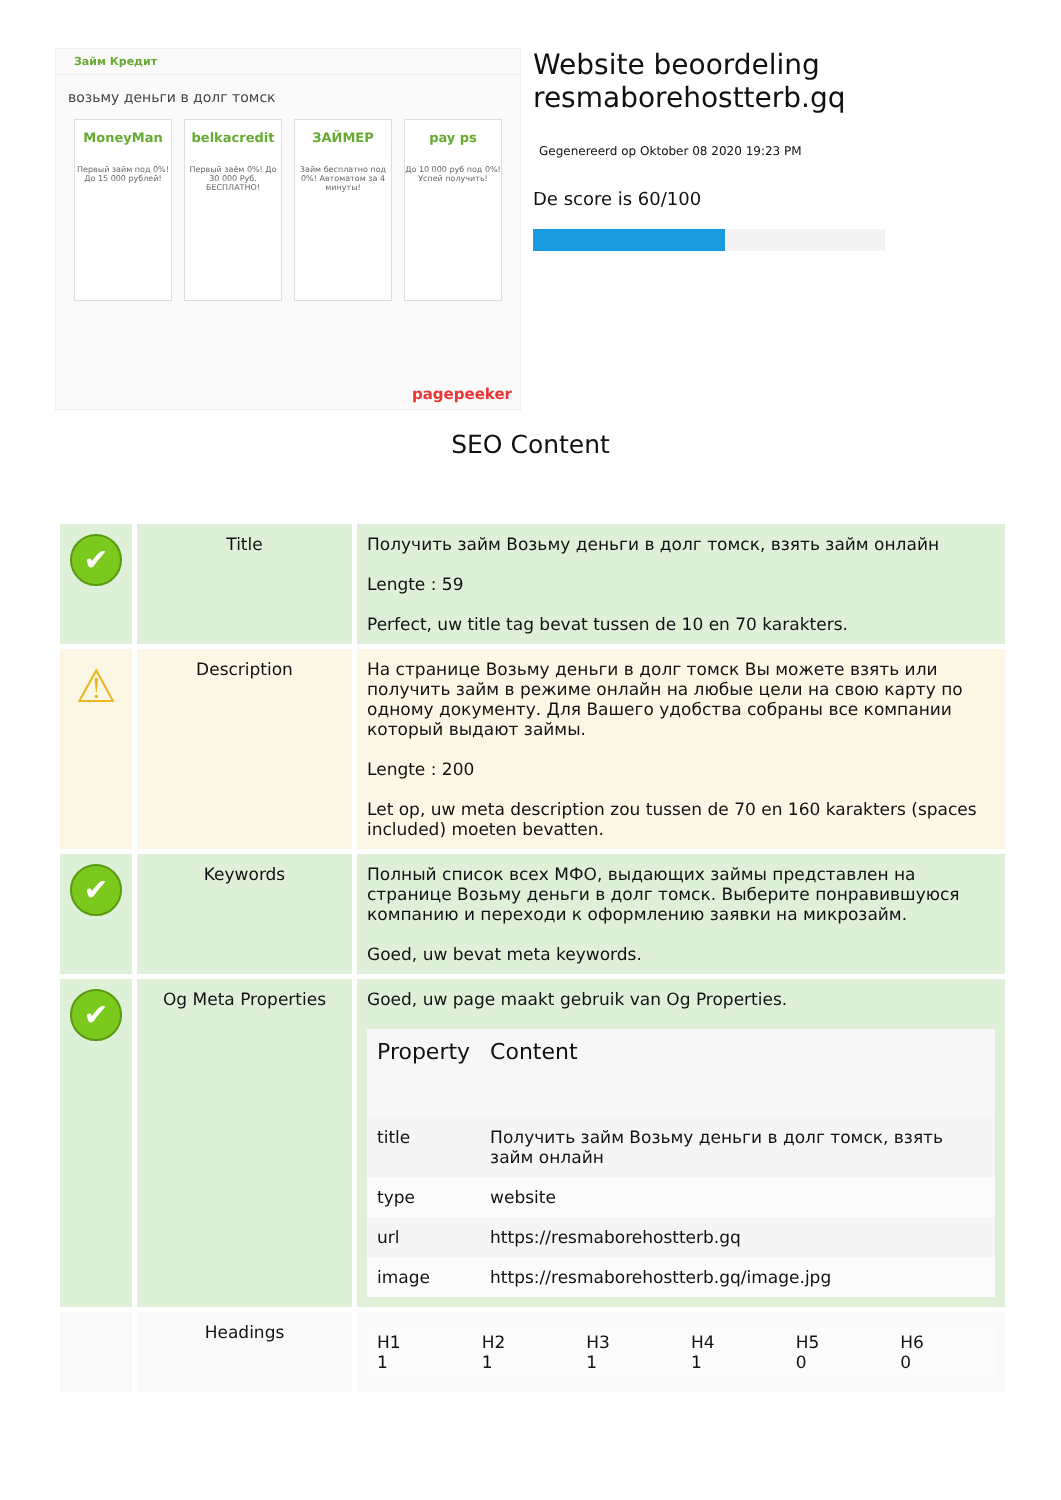Займ Кредит
возьму деньги в долг томск
MoneyMan
Первый займ под 0%! До 15 000 рублей!
belkacredit
Первый заём 0%! До 30 000 Руб. БЕСПЛАТНО!
ЗАЙМЕР
Займ бесплатно под 0%! Автоматом за 4 минуты!
pay ps
До 10 000 руб под 0%! Успей получить!
pagepeeker
Website beoordeling resmaborehostterb.gq
Gegenereerd op Oktober 08 2020 19:23 PM
De score is 60/100
SEO Content
| ✔ | Title | Получить займ Возьму деньги в долг томск, взять займ онлайн Lengte : 59 Perfect, uw title tag bevat tussen de 10 en 70 karakters. |
| ⚠ | Description | На странице Возьму деньги в долг томск Вы можете взять или получить займ в режиме онлайн на любые цели на свою карту по одному документу. Для Вашего удобства собраны все компании который выдают займы. Lengte : 200 Let op, uw meta description zou tussen de 70 en 160 karakters (spaces included) moeten bevatten. |
| ✔ | Keywords | Полный список всех МФО, выдающих займы представлен на странице Возьму деньги в долг томск. Выберите понравившуюся компанию и переходи к оформлению заявки на микрозайм. Goed, uw bevat meta keywords. |
| ✔ | Og Meta Properties | Goed, uw page maakt gebruik van Og Properties. / Property / Content / / --- / --- / / title / Получить займ Возьму деньги в долг томск, взять займ онлайн / / type / website / / url / https://resmaborehostterb.gq / / image / https://resmaborehostterb.gq/image.jpg / |
| | Headings | / H1 1 / H2 1 / H3 1 / H4 1 / H5 0 / H6 0 / |